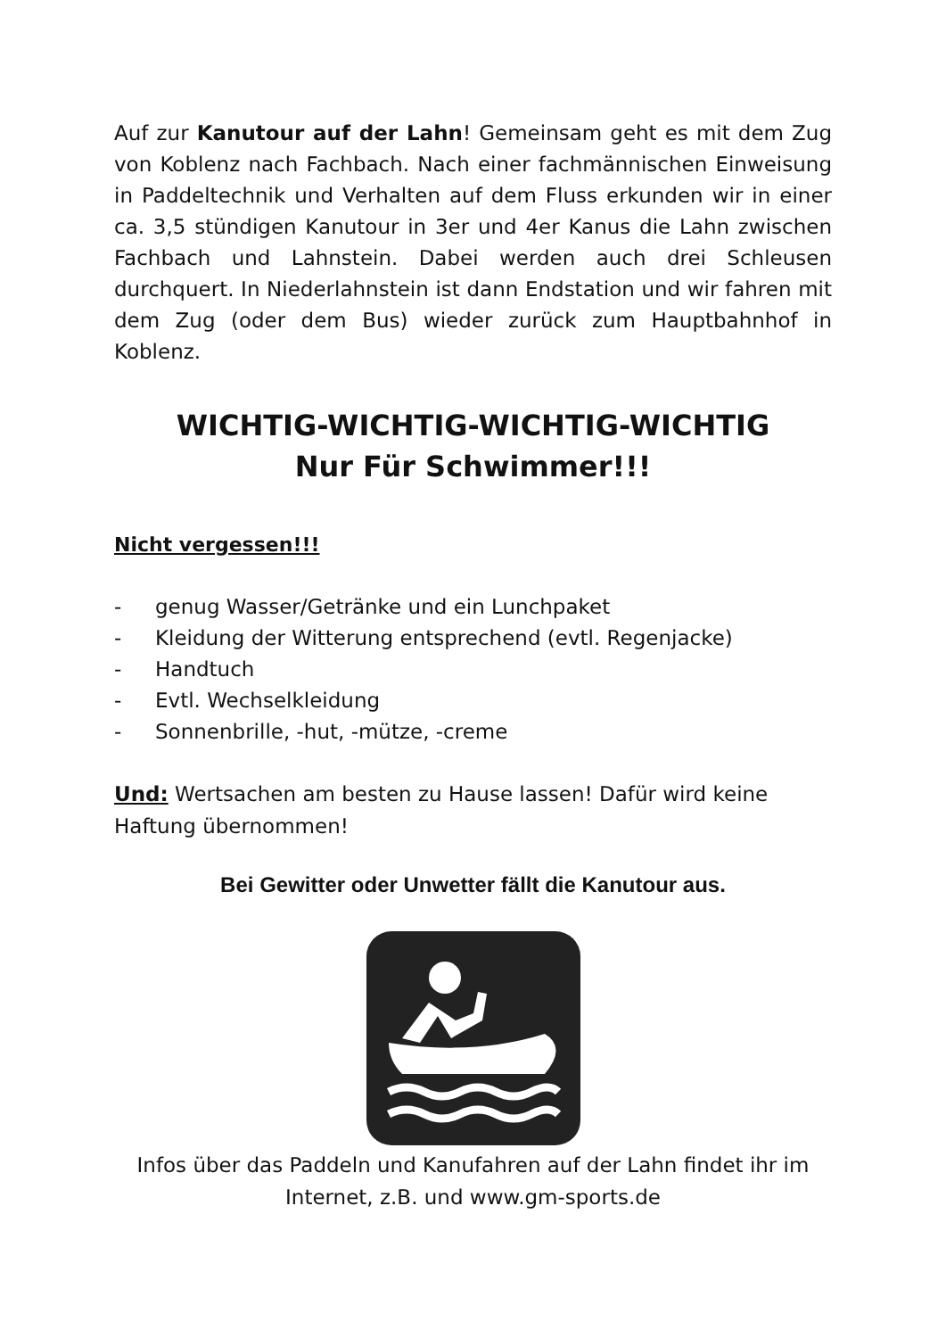Auf zur Kanutour auf der Lahn! Gemeinsam geht es mit dem Zug von Koblenz nach Fachbach. Nach einer fachmännischen Einweisung in Paddeltechnik und Verhalten auf dem Fluss erkunden wir in einer ca. 3,5 stündigen Kanutour in 3er und 4er Kanus die Lahn zwischen Fachbach und Lahnstein. Dabei werden auch drei Schleusen durchquert. In Niederlahnstein ist dann Endstation und wir fahren mit dem Zug (oder dem Bus) wieder zurück zum Hauptbahnhof in Koblenz.
WICHTIG-WICHTIG-WICHTIG-WICHTIG
Nur Für Schwimmer!!!
Nicht vergessen!!!
- genug Wasser/Getränke und ein Lunchpaket
- Kleidung der Witterung entsprechend (evtl. Regenjacke)
- Handtuch
- Evtl. Wechselkleidung
- Sonnenbrille, -hut, -mütze, -creme
Und: Wertsachen am besten zu Hause lassen! Dafür wird keine Haftung übernommen!
Bei Gewitter oder Unwetter fällt die Kanutour aus.
Infos über das Paddeln und Kanufahren auf der Lahn findet ihr im Internet, z.B. und www.gm-sports.de